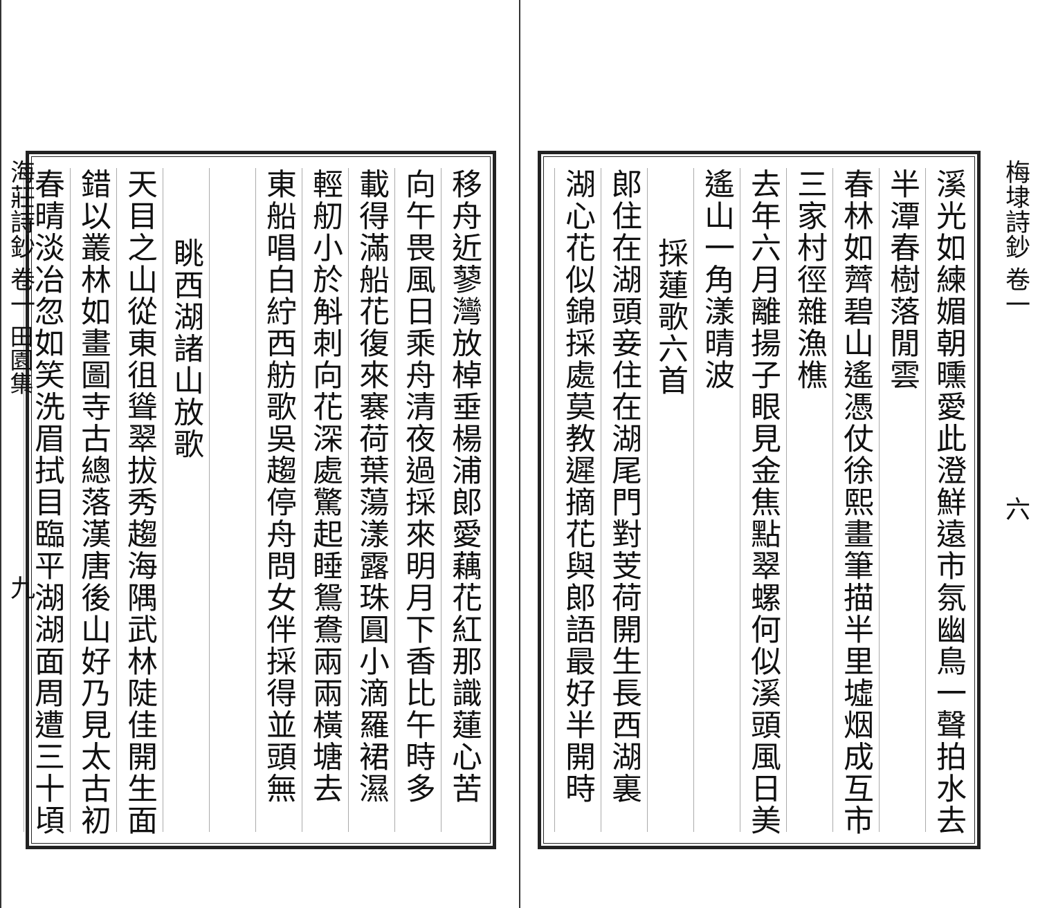梅埭詩鈔 卷一 六
溪光如練媚朝曛愛此澄鮮遠市氛幽鳥一聲拍水去
半潭春樹落閒雲
春林如薺碧山遙憑仗徐熙畫筆描半里墟烟成互市
三家村徑雜漁樵
去年六月離揚子眼見金焦點翠螺何似溪頭風日美
遙山一角漾晴波
採蓮歌六首
郎住在湖頭妾住在湖尾門對芰荷開生長西湖裏
湖心花似錦採處莫教遲摘花與郎語最好半開時
移舟近蓼灣放棹垂楊浦郎愛藕花紅那識蓮心苦
向午畏風日乘舟清夜過採來明月下香比午時多
載得滿船花復來褰荷葉蕩漾露珠圓小滴羅裙濕
輕舠小於斛刺向花深處驚起睡鴛鴦兩兩橫塘去
東船唱白紵西舫歌吳趨停舟問女伴採得並頭無
眺西湖諸山放歌
天目之山從東徂聳翠拔秀趨海隅武林陡佳開生面
錯以叢林如畫圖寺古總落漢唐後山好乃見太古初
春晴淡冶忽如笑洗眉拭目臨平湖湖面周遭三十頃
海莊詩鈔 卷一 田園集 九